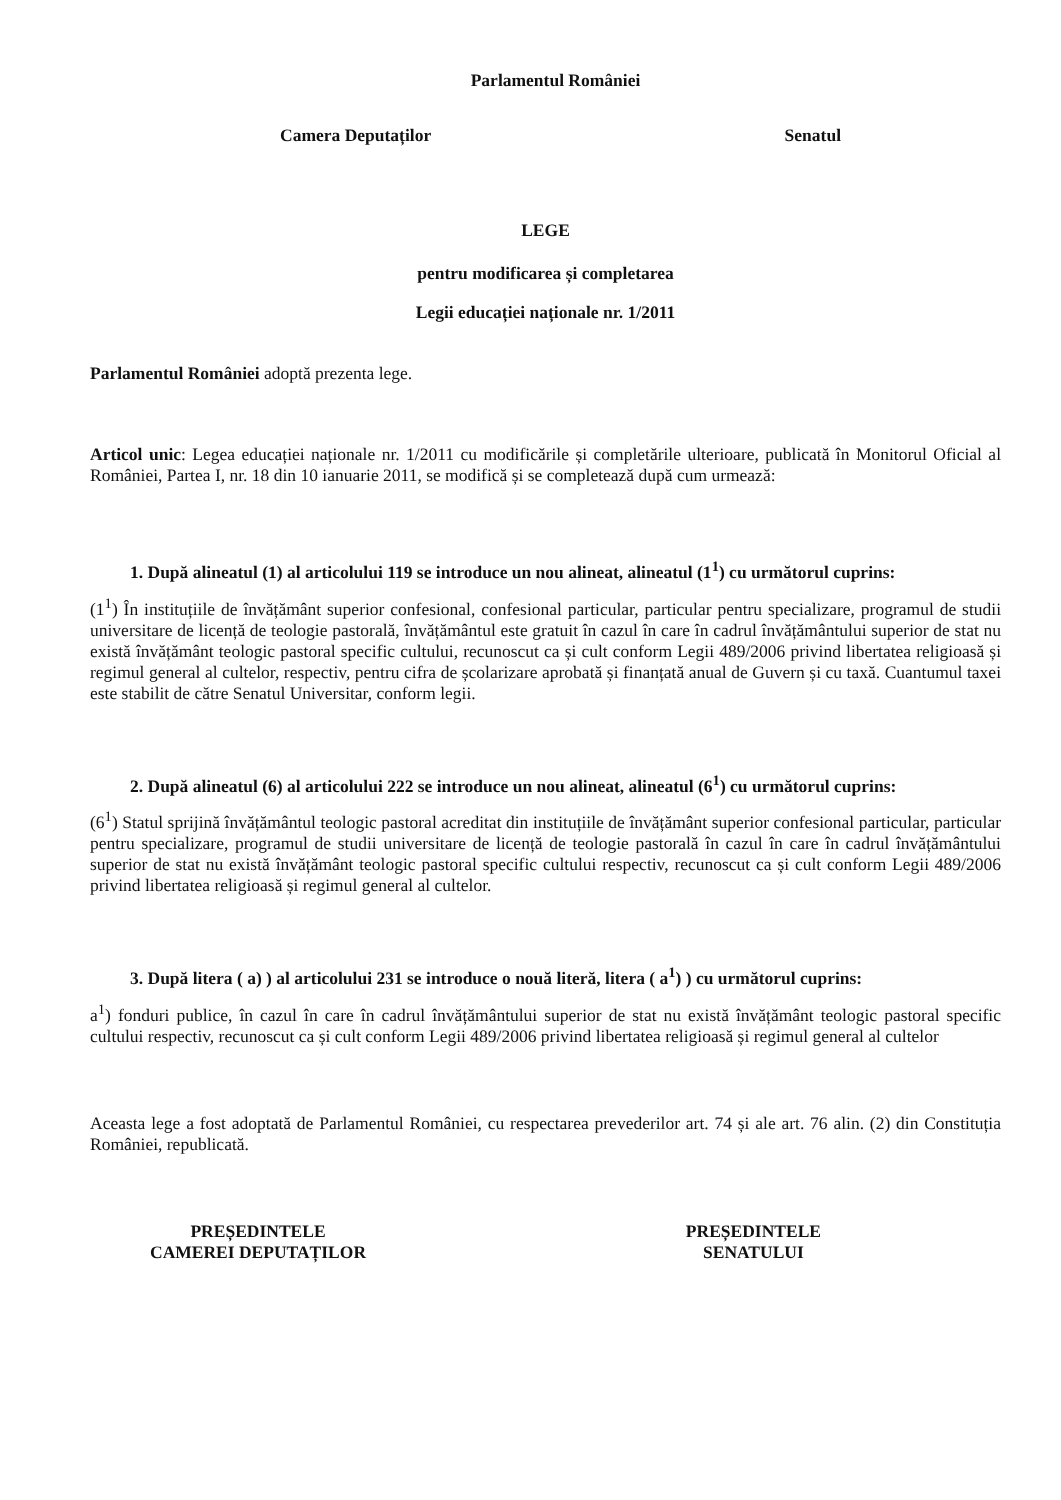Parlamentul României
Camera Deputaților Senatul
LEGE
pentru modificarea și completarea
Legii educației naționale nr. 1/2011
Parlamentul României adoptă prezenta lege.
Articol unic: Legea educației naționale nr. 1/2011 cu modificările și completările ulterioare, publicată în Monitorul Oficial al României, Partea I, nr. 18 din 10 ianuarie 2011, se modifică și se completează după cum urmează:
1. După alineatul (1) al articolului 119 se introduce un nou alineat, alineatul (1<sup>1</sup>) cu următorul cuprins:
(1<sup>1</sup>) În instituțiile de învățământ superior confesional, confesional particular, particular pentru specializare, programul de studii universitare de licență de teologie pastorală, învățământul este gratuit în cazul în care în cadrul învățământului superior de stat nu există învățământ teologic pastoral specific cultului, recunoscut ca și cult conform Legii 489/2006 privind libertatea religioasă și regimul general al cultelor, respectiv, pentru cifra de școlarizare aprobată și finanțată anual de Guvern și cu taxă. Cuantumul taxei este stabilit de către Senatul Universitar, conform legii.
2. După alineatul (6) al articolului 222 se introduce un nou alineat, alineatul (6<sup>1</sup>) cu următorul cuprins:
(6<sup>1</sup>) Statul sprijină învățământul teologic pastoral acreditat din instituțiile de învățământ superior confesional particular, particular pentru specializare, programul de studii universitare de licență de teologie pastorală în cazul în care în cadrul învățământului superior de stat nu există învățământ teologic pastoral specific cultului respectiv, recunoscut ca și cult conform Legii 489/2006 privind libertatea religioasă și regimul general al cultelor.
3. După litera ( a) ) al articolului 231 se introduce o nouă literă, litera ( a<sup>1</sup>) ) cu următorul cuprins:
a<sup>1</sup>) fonduri publice, în cazul în care în cadrul învățământului superior de stat nu există învățământ teologic pastoral specific cultului respectiv, recunoscut ca și cult conform Legii 489/2006 privind libertatea religioasă și regimul general al cultelor
Aceasta lege a fost adoptată de Parlamentul României, cu respectarea prevederilor art. 74 și ale art. 76 alin. (2) din Constituția României, republicată.
PREȘEDINTELE
CAMEREI DEPUTAȚILOR PREȘEDINTELE
SENATULUI